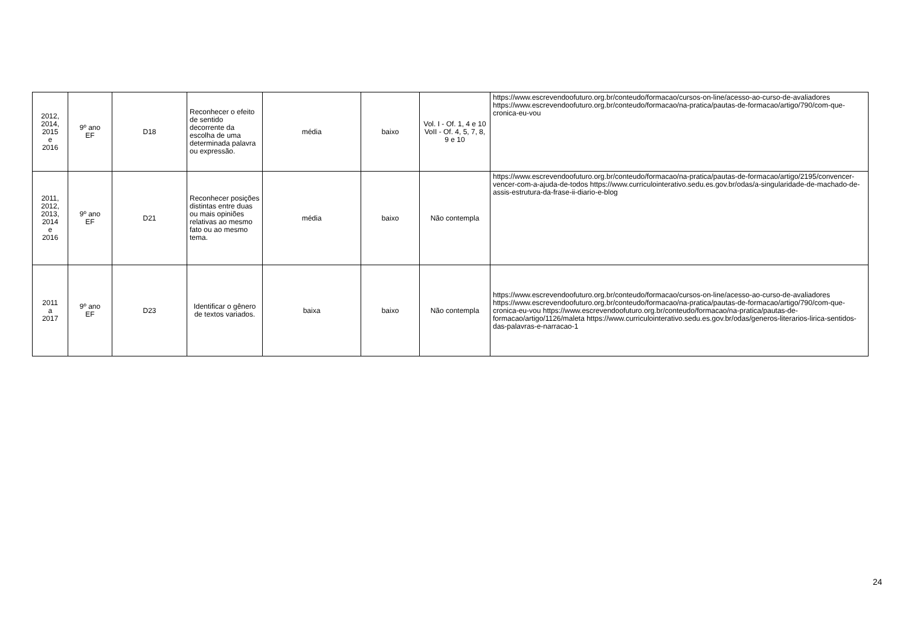| 2012, 2014, 2015 e 2016 | 9º ano EF | D18 | Reconhecer o efeito de sentido decorrente da escolha de uma determinada palavra ou expressão. | média | baixo | Vol. I - Of. 1, 4 e 10 VoII - Of. 4, 5, 7, 8, 9 e 10 | https://www.escrevendoofuturo.org.br/conteudo/formacao/cursos-on-line/acesso-ao-curso-de-avaliadores https://www.escrevendoofuturo.org.br/conteudo/formacao/na-pratica/pautas-de-formacao/artigo/790/com-que-cronica-eu-vou |
| 2011, 2012, 2013, 2014 e 2016 | 9º ano EF | D21 | Reconhecer posições distintas entre duas ou mais opiniões relativas ao mesmo fato ou ao mesmo tema. | média | baixo | Não contempla | https://www.escrevendoofuturo.org.br/conteudo/formacao/na-pratica/pautas-de-formacao/artigo/2195/convencer-vencer-com-a-ajuda-de-todos https://www.curriculointerativo.sedu.es.gov.br/odas/a-singularidade-de-machado-de-assis-estrutura-da-frase-ii-diario-e-blog |
| 2011 a 2017 | 9º ano EF | D23 | Identificar o gênero de textos variados. | baixa | baixo | Não contempla | https://www.escrevendoofuturo.org.br/conteudo/formacao/cursos-on-line/acesso-ao-curso-de-avaliadores https://www.escrevendoofuturo.org.br/conteudo/formacao/na-pratica/pautas-de-formacao/artigo/790/com-que-cronica-eu-vou https://www.escrevendoofuturo.org.br/conteudo/formacao/na-pratica/pautas-de-formacao/artigo/1126/maleta https://www.curriculointerativo.sedu.es.gov.br/odas/generos-literarios-lirica-sentidos-das-palavras-e-narracao-1 |
24